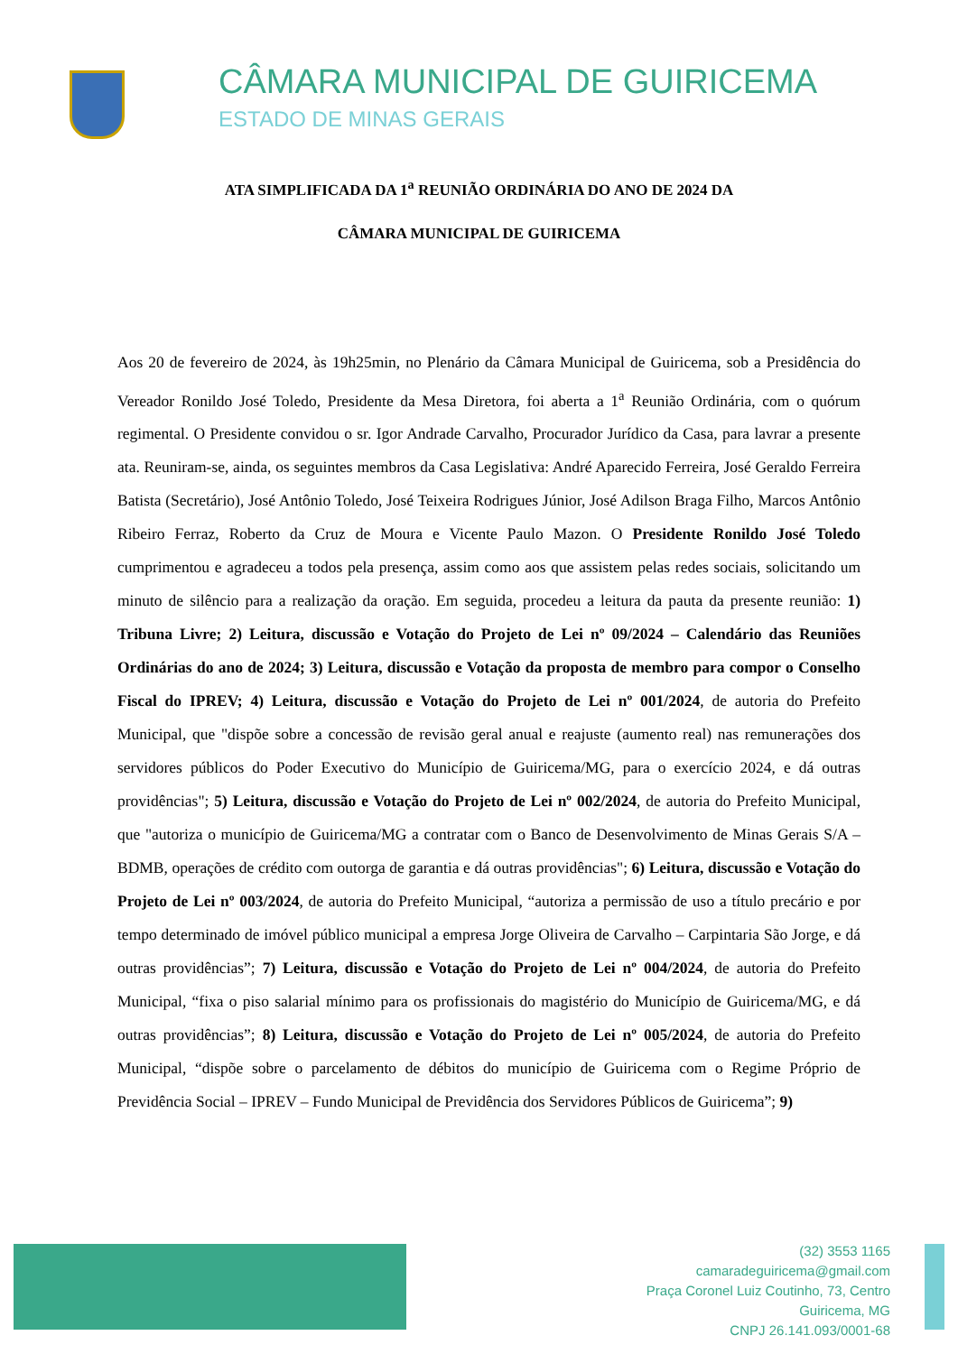CÂMARA MUNICIPAL DE GUIRICEMA
ESTADO DE MINAS GERAIS
ATA SIMPLIFICADA DA 1<sup>a</sup> REUNIÃO ORDINÁRIA DO ANO DE 2024 DA
CÂMARA MUNICIPAL DE GUIRICEMA
Aos 20 de fevereiro de 2024, às 19h25min, no Plenário da Câmara Municipal de Guiricema, sob a Presidência do Vereador Ronildo José Toledo, Presidente da Mesa Diretora, foi aberta a 1<sup>a</sup> Reunião Ordinária, com o quórum regimental. O Presidente convidou o sr. Igor Andrade Carvalho, Procurador Jurídico da Casa, para lavrar a presente ata. Reuniram-se, ainda, os seguintes membros da Casa Legislativa: André Aparecido Ferreira, José Geraldo Ferreira Batista (Secretário), José Antônio Toledo, José Teixeira Rodrigues Júnior, José Adilson Braga Filho, Marcos Antônio Ribeiro Ferraz, Roberto da Cruz de Moura e Vicente Paulo Mazon. O Presidente Ronildo José Toledo cumprimentou e agradeceu a todos pela presença, assim como aos que assistem pelas redes sociais, solicitando um minuto de silêncio para a realização da oração. Em seguida, procedeu a leitura da pauta da presente reunião: 1) Tribuna Livre; 2) Leitura, discussão e Votação do Projeto de Lei nº 09/2024 – Calendário das Reuniões Ordinárias do ano de 2024; 3) Leitura, discussão e Votação da proposta de membro para compor o Conselho Fiscal do IPREV; 4) Leitura, discussão e Votação do Projeto de Lei nº 001/2024, de autoria do Prefeito Municipal, que "dispõe sobre a concessão de revisão geral anual e reajuste (aumento real) nas remunerações dos servidores públicos do Poder Executivo do Município de Guiricema/MG, para o exercício 2024, e dá outras providências"; 5) Leitura, discussão e Votação do Projeto de Lei nº 002/2024, de autoria do Prefeito Municipal, que "autoriza o município de Guiricema/MG a contratar com o Banco de Desenvolvimento de Minas Gerais S/A – BDMB, operações de crédito com outorga de garantia e dá outras providências"; 6) Leitura, discussão e Votação do Projeto de Lei nº 003/2024, de autoria do Prefeito Municipal, “autoriza a permissão de uso a título precário e por tempo determinado de imóvel público municipal a empresa Jorge Oliveira de Carvalho – Carpintaria São Jorge, e dá outras providências”; 7) Leitura, discussão e Votação do Projeto de Lei nº 004/2024, de autoria do Prefeito Municipal, “fixa o piso salarial mínimo para os profissionais do magistério do Município de Guiricema/MG, e dá outras providências”; 8) Leitura, discussão e Votação do Projeto de Lei nº 005/2024, de autoria do Prefeito Municipal, “dispõe sobre o parcelamento de débitos do município de Guiricema com o Regime Próprio de Previdência Social – IPREV – Fundo Municipal de Previdência dos Servidores Públicos de Guiricema”; 9)
(32) 3553 1165
camaradeguiricema@gmail.com
Praça Coronel Luiz Coutinho, 73, Centro
Guiricema, MG
CNPJ 26.141.093/0001-68